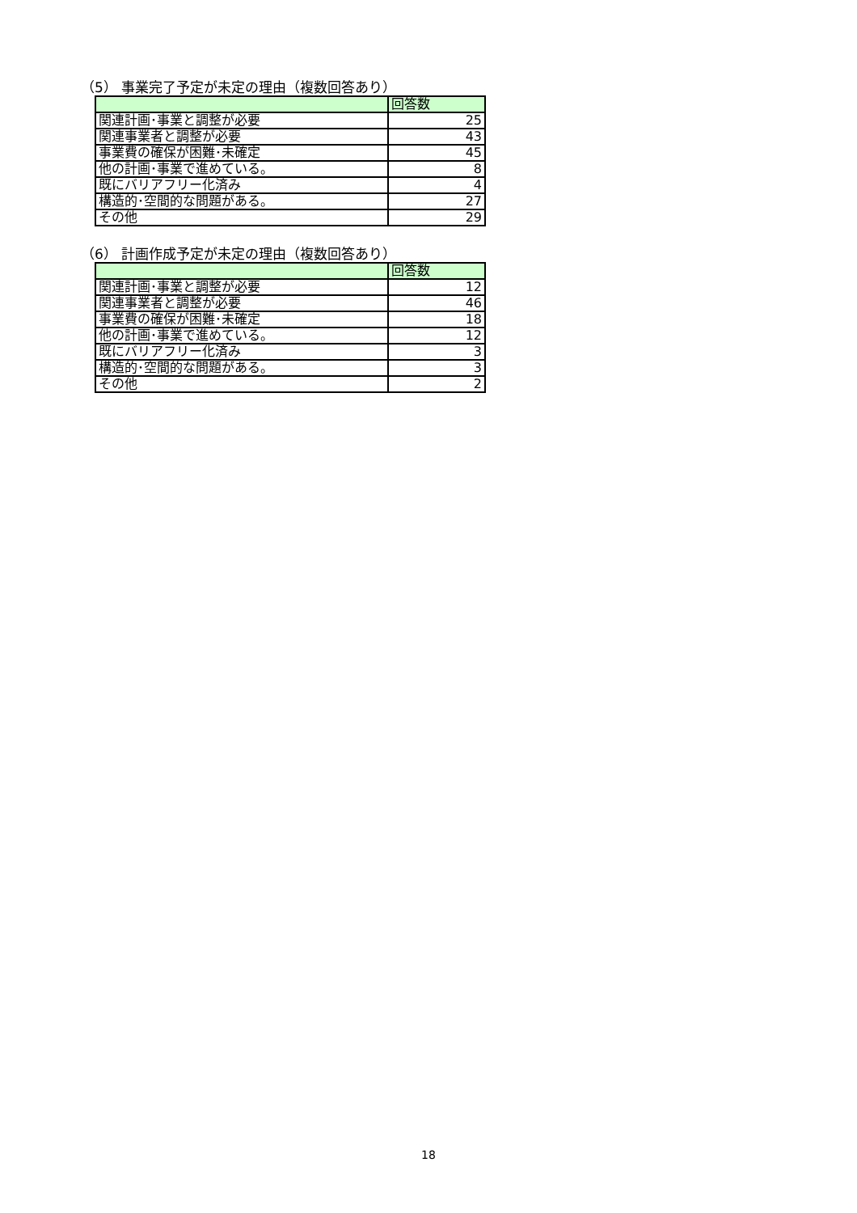（5） 事業完了予定が未定の理由（複数回答あり）
| | 回答数 |
| 関連計画･事業と調整が必要 | 25 |
| 関連事業者と調整が必要 | 43 |
| 事業費の確保が困難･未確定 | 45 |
| 他の計画･事業で進めている。 | 8 |
| 既にバリアフリー化済み | 4 |
| 構造的･空間的な問題がある。 | 27 |
| その他 | 29 |
（6） 計画作成予定が未定の理由（複数回答あり）
| | 回答数 |
| 関連計画･事業と調整が必要 | 12 |
| 関連事業者と調整が必要 | 46 |
| 事業費の確保が困難･未確定 | 18 |
| 他の計画･事業で進めている。 | 12 |
| 既にバリアフリー化済み | 3 |
| 構造的･空間的な問題がある。 | 3 |
| その他 | 2 |
18